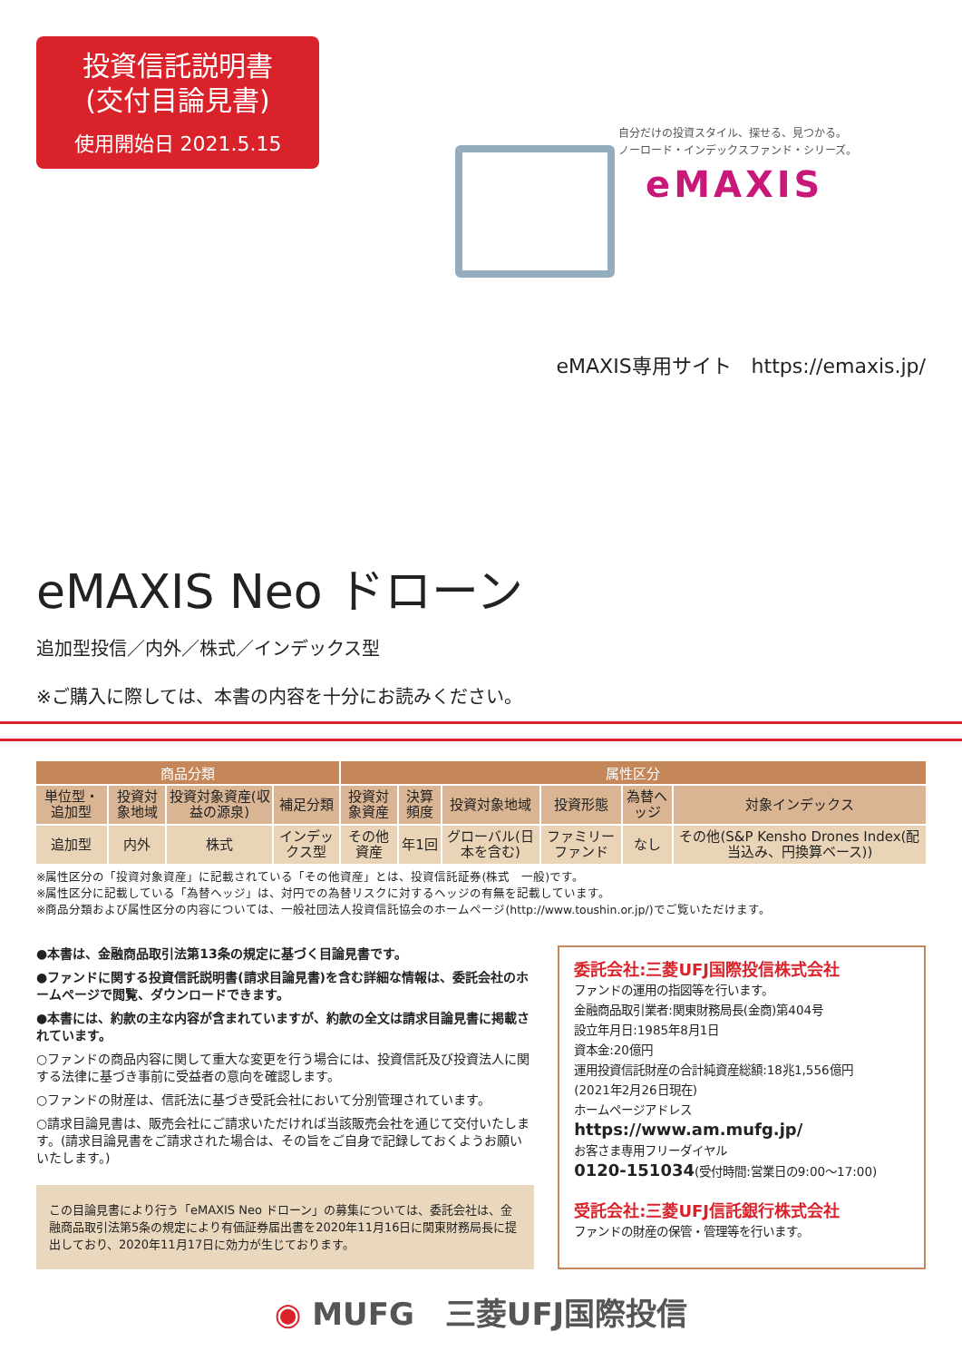投資信託説明書
(交付目論見書)
使用開始日 2021.5.15
自分だけの投資スタイル、探せる、見つかる。
ノーロード・インデックスファンド・シリーズ。
eMAXIS
eMAXIS専用サイト　https://emaxis.jp/
eMAXIS Neo ドローン
追加型投信／内外／株式／インデックス型
※ご購入に際しては、本書の内容を十分にお読みください。
| 商品分類 | | | | 属性区分 | | | | | |
| --- | --- | --- | --- | --- | --- | --- | --- | --- | --- |
| 単位型・追加型 | 投資対象地域 | 投資対象資産(収益の源泉) | 補足分類 | 投資対象資産 | 決算頻度 | 投資対象地域 | 投資形態 | 為替ヘッジ | 対象インデックス |
| 追加型 | 内外 | 株式 | インデックス型 | その他資産 | 年1回 | グローバル(日本を含む) | ファミリーファンド | なし | その他(S&P Kensho Drones Index(配当込み、円換算ベース)) |
※属性区分の「投資対象資産」に記載されている「その他資産」とは、投資信託証券(株式　一般)です。
※属性区分に記載している「為替ヘッジ」は、対円での為替リスクに対するヘッジの有無を記載しています。
※商品分類および属性区分の内容については、一般社団法人投資信託協会のホームページ(http://www.toushin.or.jp/)でご覧いただけます。
●本書は、金融商品取引法第13条の規定に基づく目論見書です。
●ファンドに関する投資信託説明書(請求目論見書)を含む詳細な情報は、委託会社のホームページで閲覧、ダウンロードできます。
●本書には、約款の主な内容が含まれていますが、約款の全文は請求目論見書に掲載されています。
○ファンドの商品内容に関して重大な変更を行う場合には、投資信託及び投資法人に関する法律に基づき事前に受益者の意向を確認します。
○ファンドの財産は、信託法に基づき受託会社において分別管理されています。
○請求目論見書は、販売会社にご請求いただければ当該販売会社を通じて交付いたします。(請求目論見書をご請求された場合は、その旨をご自身で記録しておくようお願いいたします。)
この目論見書により行う「eMAXIS Neo ドローン」の募集については、委託会社は、金融商品取引法第5条の規定により有価証券届出書を2020年11月16日に関東財務局長に提出しており、2020年11月17日に効力が生じております。
委託会社:三菱UFJ国際投信株式会社
ファンドの運用の指図等を行います。
金融商品取引業者:関東財務局長(金商)第404号
設立年月日:1985年8月1日
資本金:20億円
運用投資信託財産の合計純資産総額:18兆1,556億円
(2021年2月26日現在)
ホームページアドレス
https://www.am.mufg.jp/
お客さま専用フリーダイヤル
0120-151034(受付時間:営業日の9:00～17:00)
受託会社:三菱UFJ信託銀行株式会社
ファンドの財産の保管・管理等を行います。
◉ MUFG　三菱UFJ国際投信